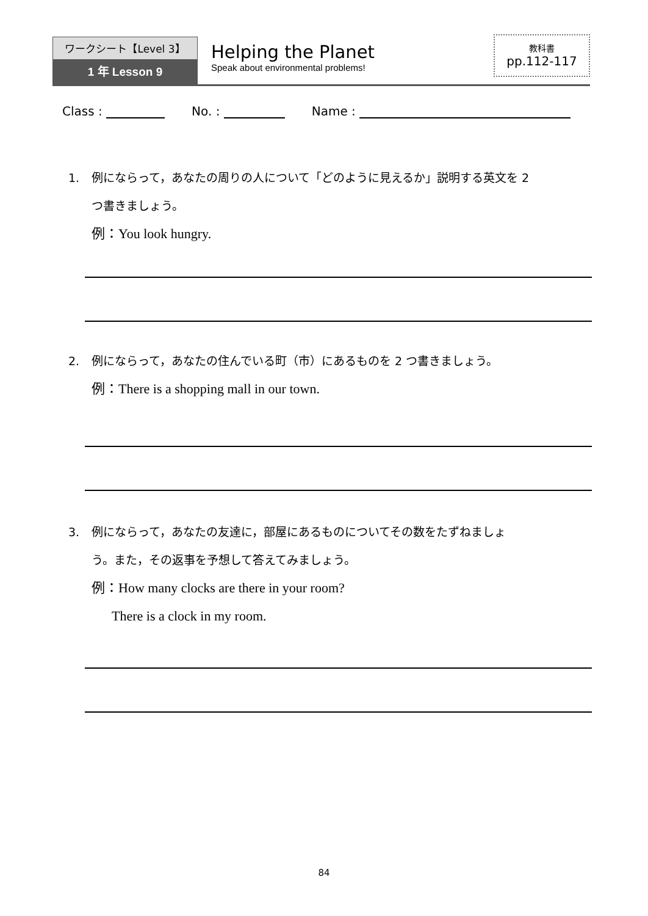ワークシート【Level 3】
1 年 Lesson 9
Helping the Planet
Speak about environmental problems!
教科書
pp.112-117
Class : No. : Name :
1. 例にならって，あなたの周りの人について「どのように見えるか」説明する英文を 2
つ書きましょう。
例：You look hungry.
2. 例にならって，あなたの住んでいる町（市）にあるものを 2 つ書きましょう。
例：There is a shopping mall in our town.
3. 例にならって，あなたの友達に，部屋にあるものについてその数をたずねましょ
う。また，その返事を予想して答えてみましょう。
例：How many clocks are there in your room?
There is a clock in my room.
84